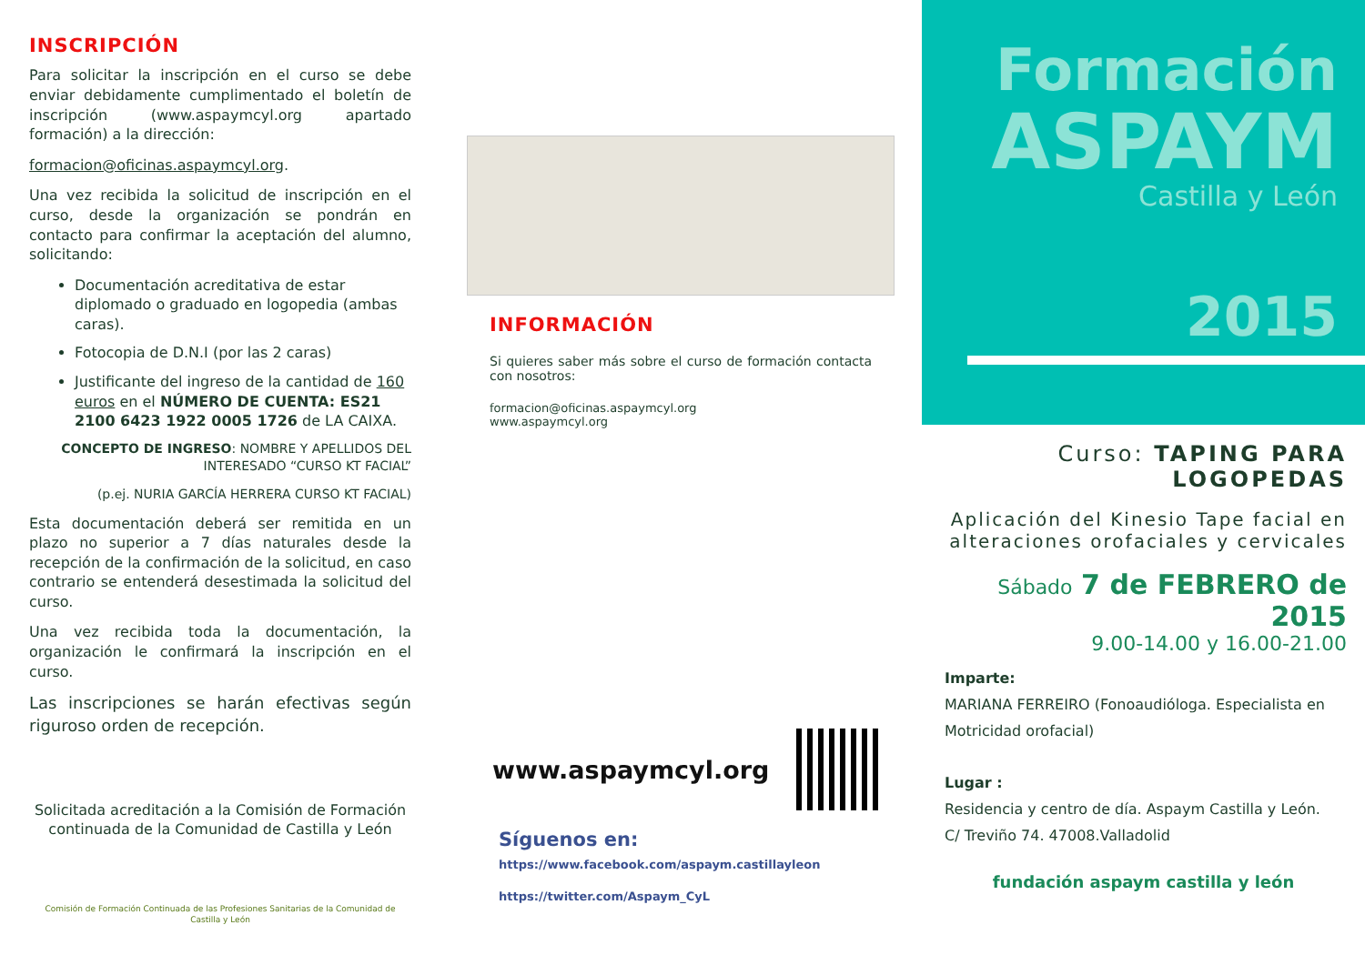INSCRIPCIÓN
Para solicitar la inscripción en el curso se debe enviar debidamente cumplimentado el boletín de inscripción (www.aspaymcyl.org apartado formación) a la dirección:
formacion@oficinas.aspaymcyl.org.
Una vez recibida la solicitud de inscripción en el curso, desde la organización se pondrán en contacto para confirmar la aceptación del alumno, solicitando:
Documentación acreditativa de estar diplomado o graduado en logopedia (ambas caras).
Fotocopia de D.N.I (por las 2 caras)
Justificante del ingreso de la cantidad de 160 euros en el NÚMERO DE CUENTA: ES21 2100 6423 1922 0005 1726 de LA CAIXA.
CONCEPTO DE INGRESO: NOMBRE Y APELLIDOS DEL INTERESADO “CURSO KT FACIAL”
(p.ej. NURIA GARCÍA HERRERA CURSO KT FACIAL)
Esta documentación deberá ser remitida en un plazo no superior a 7 días naturales desde la recepción de la confirmación de la solicitud, en caso contrario se entenderá desestimada la solicitud del curso.
Una vez recibida toda la documentación, la organización le confirmará la inscripción en el curso.
Las inscripciones se harán efectivas según riguroso orden de recepción.
Solicitada acreditación a la Comisión de Formación continuada de la Comunidad de Castilla y León
Comisión de Formación Continuada de las Profesiones Sanitarias de la Comunidad de Castilla y León
INFORMACIÓN
Si quieres saber más sobre el curso de formación contacta con nosotros:
formacion@oficinas.aspaymcyl.org
www.aspaymcyl.org
www.aspaymcyl.org
Síguenos en:
https://www.facebook.com/aspaym.castillayleon
https://twitter.com/Aspaym_CyL
Formación
ASPAYM
Castilla y León
2015
Curso: TAPING PARA LOGOPEDAS
Aplicación del Kinesio Tape facial en alteraciones orofaciales y cervicales
Sábado 7 de FEBRERO de 2015
9.00-14.00 y 16.00-21.00
Imparte:
MARIANA FERREIRO (Fonoaudióloga. Especialista en Motricidad orofacial)
Lugar :
Residencia y centro de día. Aspaym Castilla y León.
C/ Treviño 74. 47008.Valladolid
fundación aspaym castilla y león